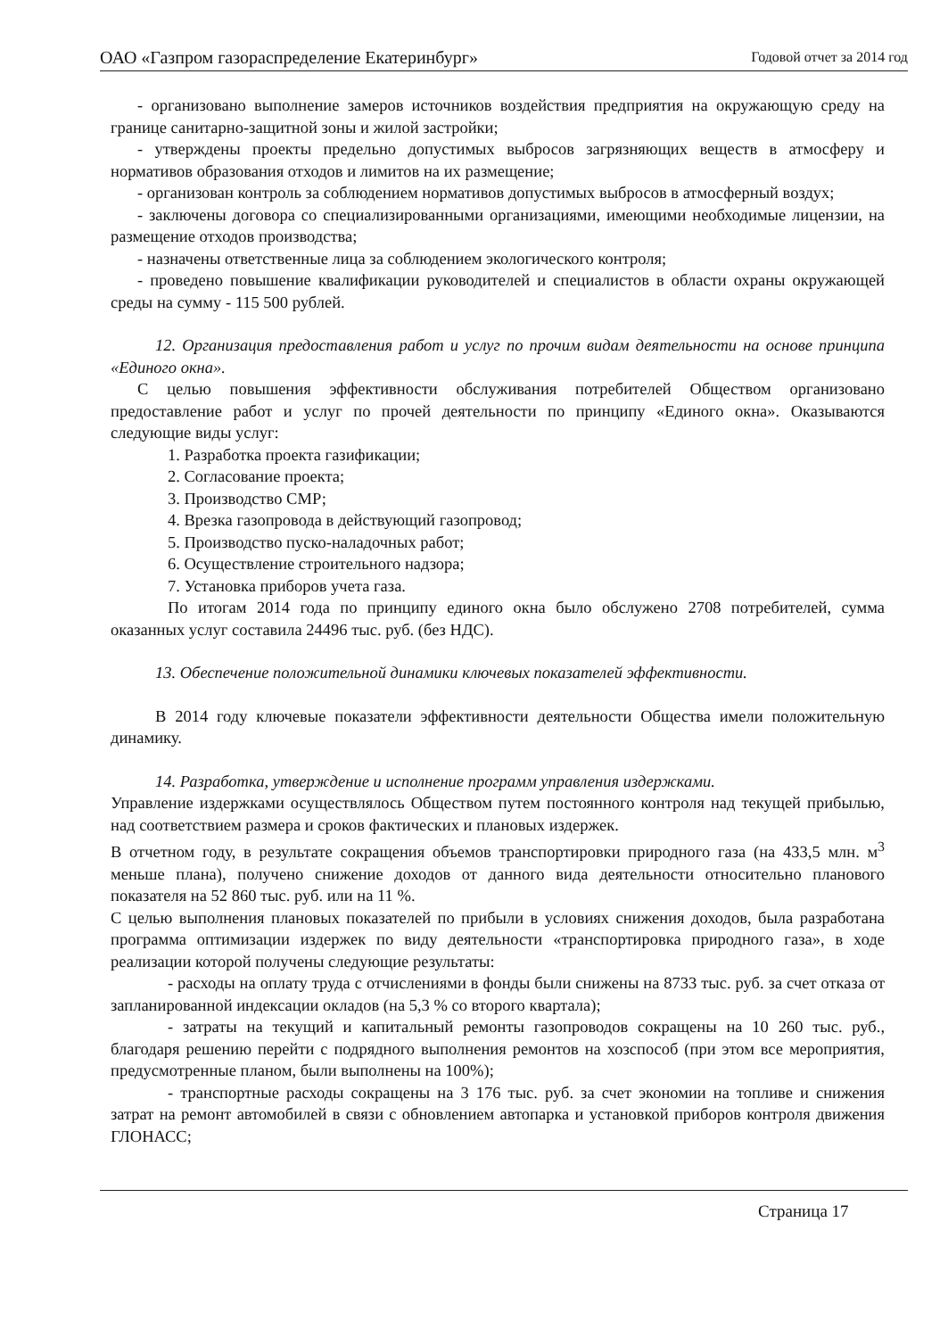ОАО «Газпром газораспределение Екатеринбург» Годовой отчет за 2014 год
- организовано выполнение замеров источников воздействия предприятия на окружающую среду на границе санитарно-защитной зоны и жилой застройки;
- утверждены проекты предельно допустимых выбросов загрязняющих веществ в атмосферу и нормативов образования отходов и лимитов на их размещение;
- организован контроль за соблюдением нормативов допустимых выбросов в атмосферный воздух;
- заключены договора со специализированными организациями, имеющими необходимые лицензии, на размещение отходов производства;
- назначены ответственные лица за соблюдением экологического контроля;
- проведено повышение квалификации руководителей и специалистов в области охраны окружающей среды на сумму - 115 500 рублей.
12. Организация предоставления работ и услуг по прочим видам деятельности на основе принципа «Единого окна».
С целью повышения эффективности обслуживания потребителей Обществом организовано предоставление работ и услуг по прочей деятельности по принципу «Единого окна». Оказываются следующие виды услуг:
1. Разработка проекта газификации;
2. Согласование проекта;
3. Производство СМР;
4. Врезка газопровода в действующий газопровод;
5. Производство пуско-наладочных работ;
6. Осуществление строительного надзора;
7. Установка приборов учета газа.
По итогам 2014 года по принципу единого окна было обслужено 2708 потребителей, сумма оказанных услуг составила 24496 тыс. руб. (без НДС).
13. Обеспечение положительной динамики ключевых показателей эффективности.
В 2014 году ключевые показатели эффективности деятельности Общества имели положительную динамику.
14. Разработка, утверждение и исполнение программ управления издержками.
Управление издержками осуществлялось Обществом путем постоянного контроля над текущей прибылью, над соответствием размера и сроков фактических и плановых издержек.
В отчетном году, в результате сокращения объемов транспортировки природного газа (на 433,5 млн. м<sup>3</sup> меньше плана), получено снижение доходов от данного вида деятельности относительно планового показателя на 52 860 тыс. руб. или на 11 %.
С целью выполнения плановых показателей по прибыли в условиях снижения доходов, была разработана программа оптимизации издержек по виду деятельности «транспортировка природного газа», в ходе реализации которой получены следующие результаты:
- расходы на оплату труда с отчислениями в фонды были снижены на 8733 тыс. руб. за счет отказа от запланированной индексации окладов (на 5,3 % со второго квартала);
- затраты на текущий и капитальный ремонты газопроводов сокращены на 10 260 тыс. руб., благодаря решению перейти с подрядного выполнения ремонтов на хозспособ (при этом все мероприятия, предусмотренные планом, были выполнены на 100%);
- транспортные расходы сокращены на 3 176 тыс. руб. за счет экономии на топливе и снижения затрат на ремонт автомобилей в связи с обновлением автопарка и установкой приборов контроля движения ГЛОНАСС;
Страница 17